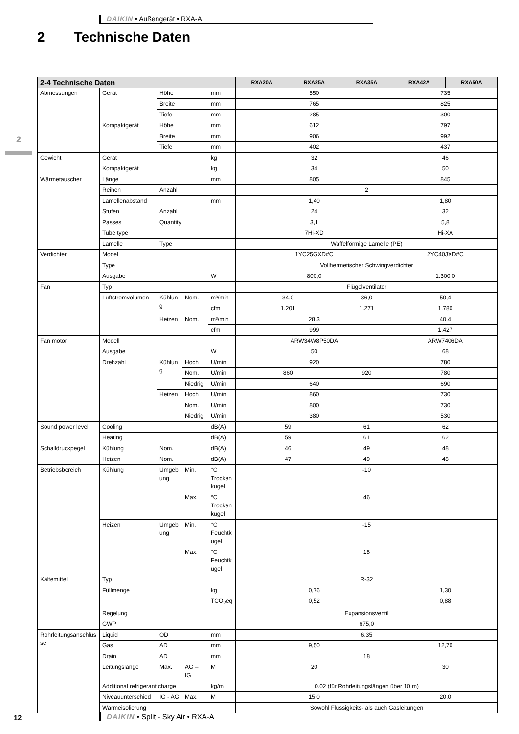DAIKIN • Außengerät • RXA-A
2 Technische Daten
2
| 2-4 Technische Daten | | | | | RXA20A | RXA25A | RXA35A | RXA42A | RXA50A |
| --- | --- | --- | --- | --- | --- | --- | --- | --- | --- |
| Abmessungen | Gerät | Höhe | | mm | 550 | | | 735 | |
| | | Breite | | mm | 765 | | | 825 | |
| | | Tiefe | | mm | 285 | | | 300 | |
| | Kompaktgerät | Höhe | | mm | 612 | | | 797 | |
| | | Breite | | mm | 906 | | | 992 | |
| | | Tiefe | | mm | 402 | | | 437 | |
| Gewicht | Gerät | | | kg | 32 | | | 46 | |
| | Kompaktgerät | | | kg | 34 | | | 50 | |
| Wärmetauscher | Länge | | | mm | 805 | | | 845 | |
| | Reihen | Anzahl | | | 2 | | | | |
| | Lamellenabstand | | | mm | 1,40 | | | 1,80 | |
| | Stufen | Anzahl | | | 24 | | | 32 | |
| | Passes | Quantity | | | 3,1 | | | 5,8 | |
| | Tube type | | | | 7Hi-XD | | | Hi-XA | |
| | Lamelle | Type | | | Waffelförmige Lamelle (PE) | | | | |
| Verdichter | Model | | | | 1YC25GXD#C | | | 2YC40JXD#C | |
| | Type | | | | Vollhermetischer Schwingverdichter | | | | |
| | Ausgabe | | | W | 800,0 | | | 1.300,0 | |
| Fan | Typ | | | | Flügelventilator | | | | |
| | Luftstromvolumen | Kühlung | Nom. | m³/min | 34,0 | | 36,0 | 50,4 | |
| | | | | cfm | 1.201 | | 1.271 | 1.780 | |
| | | Heizen | Nom. | m³/min | 28,3 | | | 40,4 | |
| | | | | cfm | 999 | | | 1.427 | |
| Fan motor | Modell | | | | ARW34W8P50DA | | | ARW7406DA | |
| | Ausgabe | | | W | 50 | | | 68 | |
| | Drehzahl | Kühlung | Hoch | U/min | 920 | | | 780 | |
| | | | Nom. | U/min | 860 | | 920 | 780 | |
| | | | Niedrig | U/min | 640 | | | 690 | |
| | | Heizen | Hoch | U/min | 860 | | | 730 | |
| | | | Nom. | U/min | 800 | | | 730 | |
| | | | Niedrig | U/min | 380 | | | 530 | |
| Sound power level | Cooling | | | dB(A) | 59 | | 61 | 62 | |
| | Heating | | | dB(A) | 59 | | 61 | 62 | |
| Schalldruckpegel | Kühlung | Nom. | | dB(A) | 46 | | 49 | 48 | |
| | Heizen | Nom. | | dB(A) | 47 | | 49 | 48 | |
| Betriebsbereich | Kühlung | Umgebung | Min. | °C Trockenkugel | -10 | | | | |
| | | | Max. | °C Trockenkugel | 46 | | | | |
| | Heizen | Umgebung | Min. | °C Feuchtkugel | -15 | | | | |
| | | | Max. | °C Feuchtkugel | 18 | | | | |
| Kältemittel | Typ | | | | R-32 | | | | |
| | Füllmenge | | | kg | 0,76 | | | 1,30 | |
| | | | | TCO<sub>2</sub>eq | 0,52 | | | 0,88 | |
| | Regelung | | | | Expansionsventil | | | | |
| | GWP | | | | 675,0 | | | | |
| Rohrleitungsanschlüsse | Liquid | OD | | mm | 6.35 | | | | |
| | Gas | AD | | mm | 9,50 | | | 12,70 | |
| | Drain | AD | | mm | 18 | | | | |
| | Leitungslänge | Max. | AG – IG | M | 20 | | | 30 | |
| | Additional refrigerant charge | | | kg/m | 0.02 (für Rohrleitungslängen über 10 m) | | | | |
| | Niveauunterschied | IG - AG | Max. | M | 15,0 | | | 20,0 | |
| | Wärmeisolierung | | | | Sowohl Flüssigkeits- als auch Gasleitungen | | | | |
12 DAIKIN • Split - Sky Air • RXA-A